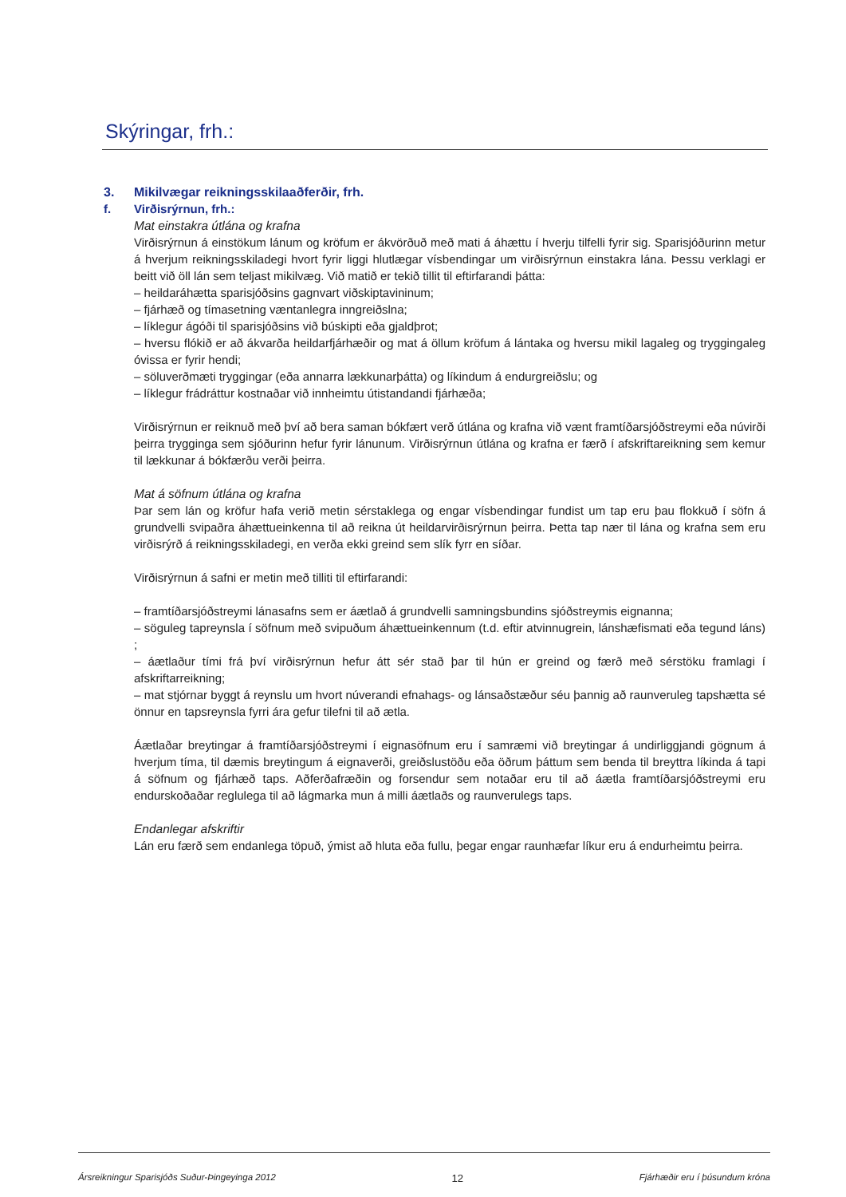Skýringar, frh.:
3. Mikilvægar reikningsskilaaðferðir, frh.
f. Virðisrýrnun, frh.:
Mat einstakra útlána og krafna
Virðisrýrnun á einstökum lánum og kröfum er ákvörðuð með mati á áhættu í hverju tilfelli fyrir sig. Sparisjóðurinn metur á hverjum reikningsskiladegi hvort fyrir liggi hlutlægar vísbendingar um virðisrýrnun einstakra lána. Þessu verklagi er beitt við öll lán sem teljast mikilvæg. Við matið er tekið tillit til eftirfarandi þátta:
– heildaráhætta sparisjóðsins gagnvart viðskiptavininum;
– fjárhæð og tímasetning væntanlegra inngreiðslna;
– líklegur ágóði til sparisjóðsins við búskipti eða gjaldþrot;
– hversu flókið er að ákvarða heildarfjárhæðir og mat á öllum kröfum á lántaka og hversu mikil lagaleg og tryggingaleg óvissa er fyrir hendi;
– söluverðmæti tryggingar (eða annarra lækkunarþátta) og líkindum á endurgreiðslu; og
– líklegur frádráttur kostnaðar við innheimtu útistandandi fjárhæða;
Virðisrýrnun er reiknuð með því að bera saman bókfært verð útlána og krafna við vænt framtíðarsjóðstreymi eða núvirði þeirra trygginga sem sjóðurinn hefur fyrir lánunum. Virðisrýrnun útlána og krafna er færð í afskriftareikning sem kemur til lækkunar á bókfærðu verði þeirra.
Mat á söfnum útlána og krafna
Þar sem lán og kröfur hafa verið metin sérstaklega og engar vísbendingar fundist um tap eru þau flokkuð í söfn á grundvelli svipaðra áhættueinkenna til að reikna út heildarvirðisrýrnun þeirra. Þetta tap nær til lána og krafna sem eru virðisrýrð á reikningsskiladegi, en verða ekki greind sem slík fyrr en síðar.
Virðisrýrnun á safni er metin með tilliti til eftirfarandi:
– framtíðarsjóðstreymi lánasafns sem er áætlað á grundvelli samningsbundins sjóðstreymis eignanna;
– söguleg tapreynsla í söfnum með svipuðum áhættueinkennum (t.d. eftir atvinnugrein, lánshæfismati eða tegund láns) ;
– áætlaður tími frá því virðisrýrnun hefur átt sér stað þar til hún er greind og færð með sérstöku framlagi í afskriftarreikning;
– mat stjórnar byggt á reynslu um hvort núverandi efnahags- og lánsaðstæður séu þannig að raunveruleg tapshætta sé önnur en tapsreynsla fyrri ára gefur tilefni til að ætla.
Áætlaðar breytingar á framtíðarsjóðstreymi í eignasöfnum eru í samræmi við breytingar á undirliggjandi gögnum á hverjum tíma, til dæmis breytingum á eignaverði, greiðslustöðu eða öðrum þáttum sem benda til breyttra líkinda á tapi á söfnum og fjárhæð taps. Aðferðafræðin og forsendur sem notaðar eru til að áætla framtíðarsjóðstreymi eru endurskoðaðar reglulega til að lágmarka mun á milli áætlaðs og raunverulegs taps.
Endanlegar afskriftir
Lán eru færð sem endanlega töpuð, ýmist að hluta eða fullu, þegar engar raunhæfar líkur eru á endurheimtu þeirra.
Ársreikningur Sparisjóðs Suður-Þingeyinga 2012 12 Fjárhæðir eru í þúsundum króna